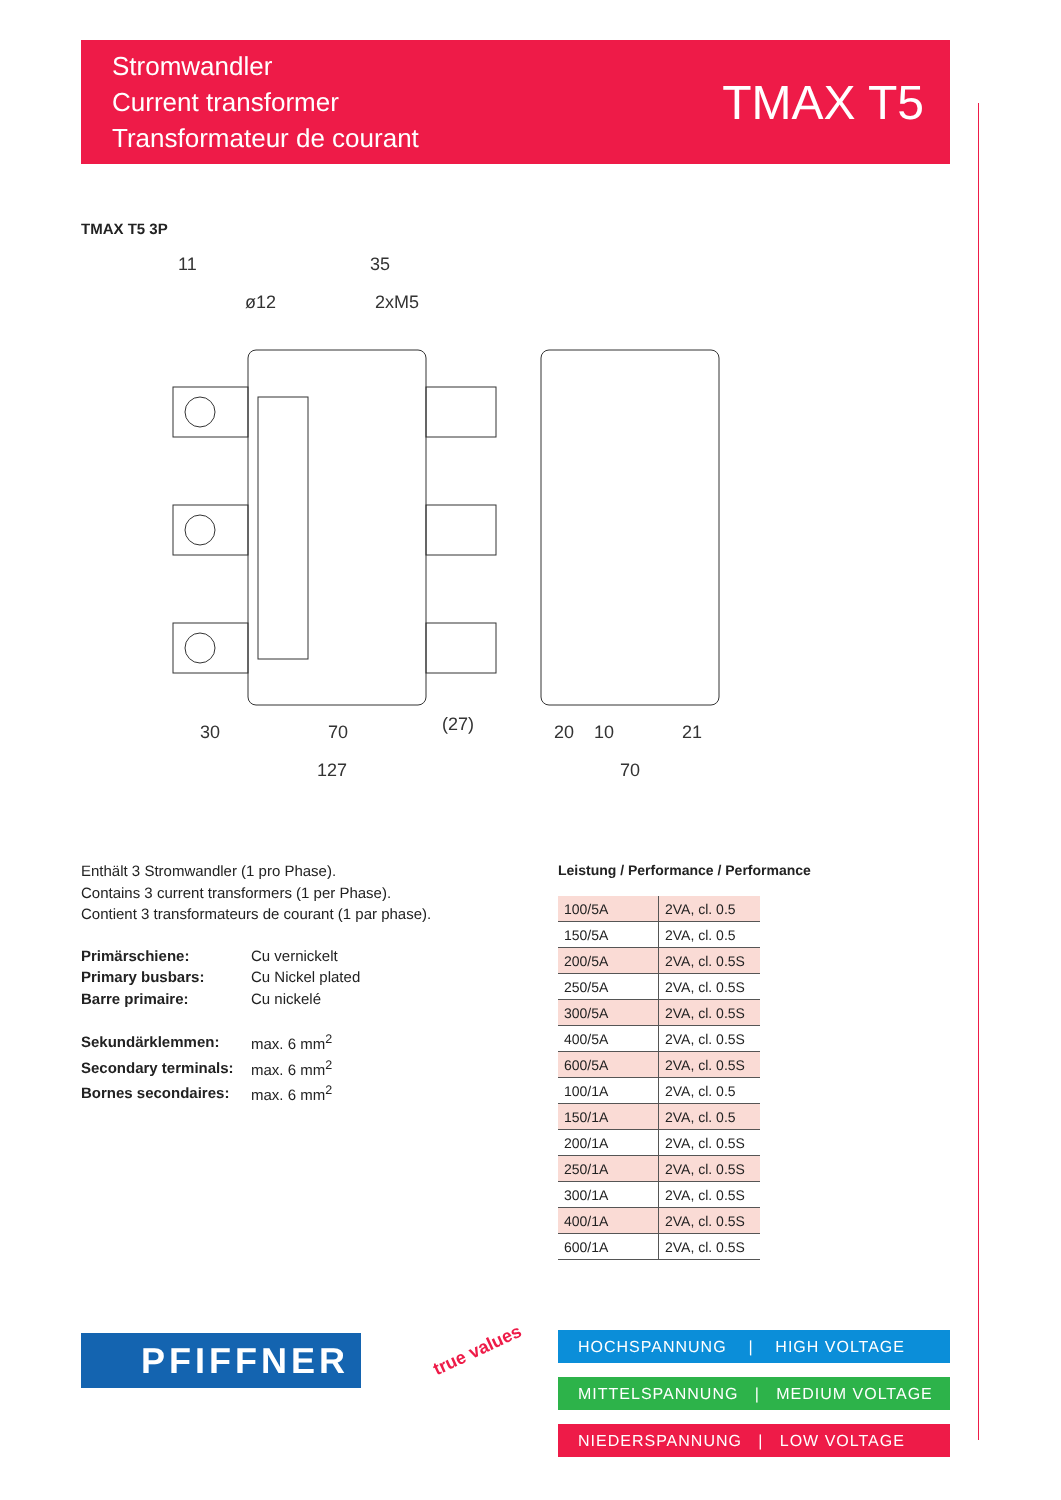Stromwandler
Current transformer
Transformateur de courant
TMAX T5
TMAX T5 3P
11
35
ø12
2xM5
30
70
(27)
127
20
10
21
70
Enthält 3 Stromwandler (1 pro Phase).
Contains 3 current transformers (1 per Phase).
Contient 3 transformateurs de courant (1 par phase).
| Primärschiene: | Cu vernickelt |
| Primary busbars: | Cu Nickel plated |
| Barre primaire: | Cu nickelé |
| Sekundärklemmen: | max. 6 mm<sup>2</sup> |
| Secondary terminals: | max. 6 mm<sup>2</sup> |
| Bornes secondaires: | max. 6 mm<sup>2</sup> |
Leistung / Performance / Performance
| 100/5A | 2VA, cl. 0.5 |
| 150/5A | 2VA, cl. 0.5 |
| 200/5A | 2VA, cl. 0.5S |
| 250/5A | 2VA, cl. 0.5S |
| 300/5A | 2VA, cl. 0.5S |
| 400/5A | 2VA, cl. 0.5S |
| 600/5A | 2VA, cl. 0.5S |
| 100/1A | 2VA, cl. 0.5 |
| 150/1A | 2VA, cl. 0.5 |
| 200/1A | 2VA, cl. 0.5S |
| 250/1A | 2VA, cl. 0.5S |
| 300/1A | 2VA, cl. 0.5S |
| 400/1A | 2VA, cl. 0.5S |
| 600/1A | 2VA, cl. 0.5S |
PFIFFNER true values
HOCHSPANNUNG | HIGH VOLTAGE
MITTELSPANNUNG | MEDIUM VOLTAGE
NIEDERSPANNUNG | LOW VOLTAGE